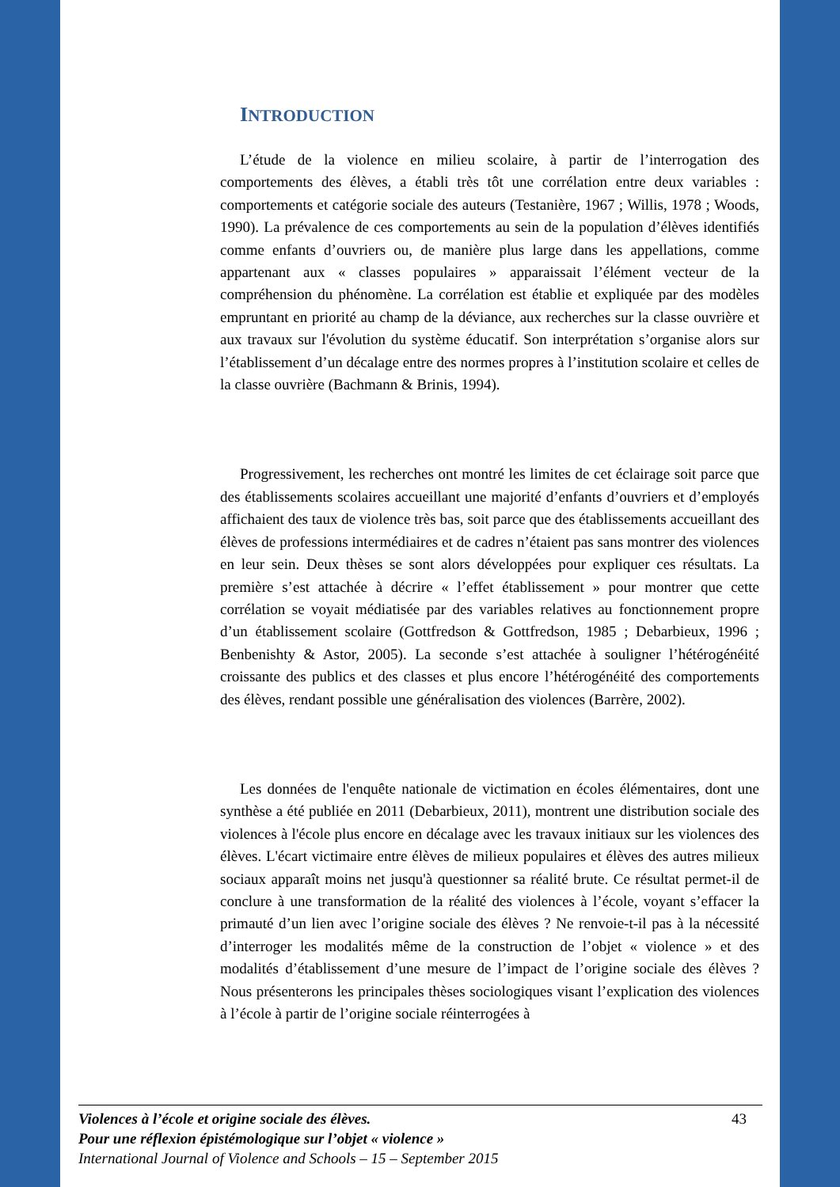INTRODUCTION
L’étude de la violence en milieu scolaire, à partir de l’interrogation des comportements des élèves, a établi très tôt une corrélation entre deux variables : comportements et catégorie sociale des auteurs (Testanière, 1967 ; Willis, 1978 ; Woods, 1990). La prévalence de ces comportements au sein de la population d’élèves identifiés comme enfants d’ouvriers ou, de manière plus large dans les appellations, comme appartenant aux « classes populaires » apparaissait l’élément vecteur de la compréhension du phénomène. La corrélation est établie et expliquée par des modèles empruntant en priorité au champ de la déviance, aux recherches sur la classe ouvrière et aux travaux sur l'évolution du système éducatif. Son interprétation s’organise alors sur l’établissement d’un décalage entre des normes propres à l’institution scolaire et celles de la classe ouvrière (Bachmann & Brinis, 1994).
Progressivement, les recherches ont montré les limites de cet éclairage soit parce que des établissements scolaires accueillant une majorité d’enfants d’ouvriers et d’employés affichaient des taux de violence très bas, soit parce que des établissements accueillant des élèves de professions intermédiaires et de cadres n’étaient pas sans montrer des violences en leur sein. Deux thèses se sont alors développées pour expliquer ces résultats. La première s’est attachée à décrire « l’effet établissement » pour montrer que cette corrélation se voyait médiatisée par des variables relatives au fonctionnement propre d’un établissement scolaire (Gottfredson & Gottfredson, 1985 ; Debarbieux, 1996 ; Benbenishty & Astor, 2005). La seconde s’est attachée à souligner l’hétérogénéité croissante des publics et des classes et plus encore l’hétérogénéité des comportements des élèves, rendant possible une généralisation des violences (Barrère, 2002).
Les données de l'enquête nationale de victimation en écoles élémentaires, dont une synthèse a été publiée en 2011 (Debarbieux, 2011), montrent une distribution sociale des violences à l'école plus encore en décalage avec les travaux initiaux sur les violences des élèves. L'écart victimaire entre élèves de milieux populaires et élèves des autres milieux sociaux apparaît moins net jusqu'à questionner sa réalité brute. Ce résultat permet-il de conclure à une transformation de la réalité des violences à l’école, voyant s’effacer la primauté d’un lien avec l’origine sociale des élèves ? Ne renvoie-t-il pas à la nécessité d’interroger les modalités même de la construction de l’objet « violence » et des modalités d’établissement d’une mesure de l’impact de l’origine sociale des élèves ? Nous présenterons les principales thèses sociologiques visant l’explication des violences à l’école à partir de l’origine sociale réinterrogées à
43 Violences à l’école et origine sociale des élèves.
Pour une réflexion épistémologique sur l’objet « violence »
International Journal of Violence and Schools – 15 – September 2015